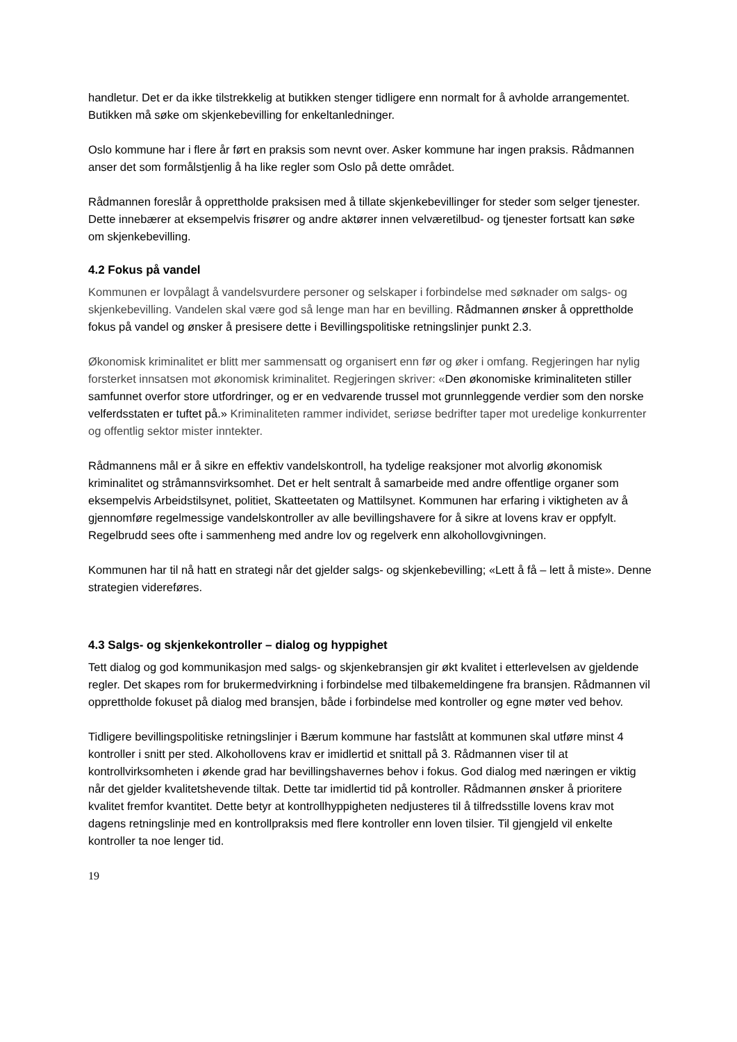handletur. Det er da ikke tilstrekkelig at butikken stenger tidligere enn normalt for å avholde arrangementet. Butikken må søke om skjenkebevilling for enkeltanledninger.
Oslo kommune har i flere år ført en praksis som nevnt over. Asker kommune har ingen praksis. Rådmannen anser det som formålstjenlig å ha like regler som Oslo på dette området.
Rådmannen foreslår å opprettholde praksisen med å tillate skjenkebevillinger for steder som selger tjenester. Dette innebærer at eksempelvis frisører og andre aktører innen velværetilbud- og tjenester fortsatt kan søke om skjenkebevilling.
4.2 Fokus på vandel
Kommunen er lovpålagt å vandelsvurdere personer og selskaper i forbindelse med søknader om salgs- og skjenkebevilling. Vandelen skal være god så lenge man har en bevilling. Rådmannen ønsker å opprettholde fokus på vandel og ønsker å presisere dette i Bevillingspolitiske retningslinjer punkt 2.3.
Økonomisk kriminalitet er blitt mer sammensatt og organisert enn før og øker i omfang. Regjeringen har nylig forsterket innsatsen mot økonomisk kriminalitet. Regjeringen skriver: «Den økonomiske kriminaliteten stiller samfunnet overfor store utfordringer, og er en vedvarende trussel mot grunnleggende verdier som den norske velferdsstaten er tuftet på.» Kriminaliteten rammer individet, seriøse bedrifter taper mot uredelige konkurrenter og offentlig sektor mister inntekter.
Rådmannens mål er å sikre en effektiv vandelskontroll, ha tydelige reaksjoner mot alvorlig økonomisk kriminalitet og stråmannsvirksomhet. Det er helt sentralt å samarbeide med andre offentlige organer som eksempelvis Arbeidstilsynet, politiet, Skatteetaten og Mattilsynet. Kommunen har erfaring i viktigheten av å gjennomføre regelmessige vandelskontroller av alle bevillingshavere for å sikre at lovens krav er oppfylt. Regelbrudd sees ofte i sammenheng med andre lov og regelverk enn alkohollovgivningen.
Kommunen har til nå hatt en strategi når det gjelder salgs- og skjenkebevilling; «Lett å få – lett å miste». Denne strategien videreføres.
4.3 Salgs- og skjenkekontroller – dialog og hyppighet
Tett dialog og god kommunikasjon med salgs- og skjenkebransjen gir økt kvalitet i etterlevelsen av gjeldende regler. Det skapes rom for brukermedvirkning i forbindelse med tilbakemeldingene fra bransjen. Rådmannen vil opprettholde fokuset på dialog med bransjen, både i forbindelse med kontroller og egne møter ved behov.
Tidligere bevillingspolitiske retningslinjer i Bærum kommune har fastslått at kommunen skal utføre minst 4 kontroller i snitt per sted. Alkohollovens krav er imidlertid et snittall på 3. Rådmannen viser til at kontrollvirksomheten i økende grad har bevillingshavernes behov i fokus. God dialog med næringen er viktig når det gjelder kvalitetshevende tiltak. Dette tar imidlertid tid på kontroller. Rådmannen ønsker å prioritere kvalitet fremfor kvantitet. Dette betyr at kontrollhyppigheten nedjusteres til å tilfredsstille lovens krav mot dagens retningslinje med en kontrollpraksis med flere kontroller enn loven tilsier. Til gjengjeld vil enkelte kontroller ta noe lenger tid.
19